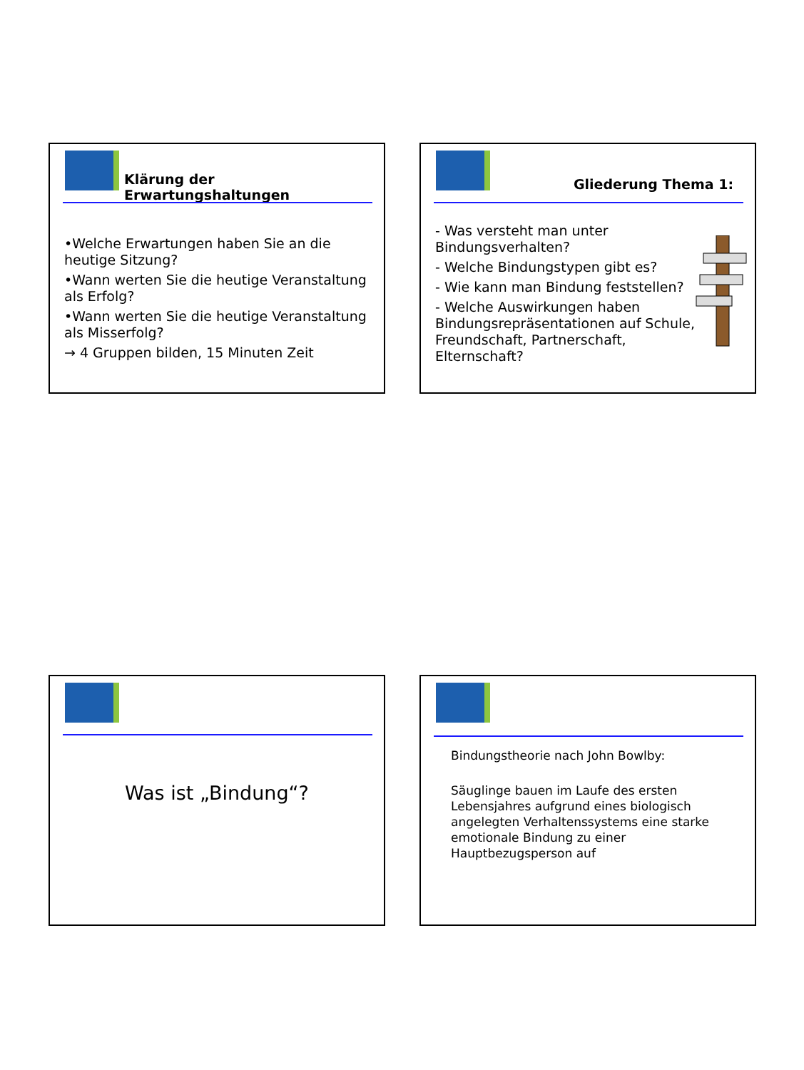Klärung der Erwartungshaltungen
•Welche Erwartungen haben Sie an die heutige Sitzung?
•Wann werten Sie die heutige Veranstaltung als Erfolg?
•Wann werten Sie die heutige Veranstaltung als Misserfolg?
→ 4 Gruppen bilden, 15 Minuten Zeit
Gliederung Thema 1:
- Was versteht man unter Bindungsverhalten?
- Welche Bindungstypen gibt es?
- Wie kann man Bindung feststellen?
- Welche Auswirkungen haben Bindungsrepräsentationen auf Schule, Freundschaft, Partnerschaft, Elternschaft?
Was ist „Bindung“?
Bindungstheorie nach John Bowlby:
Säuglinge bauen im Laufe des ersten Lebensjahres aufgrund eines biologisch angelegten Verhaltenssystems eine starke emotionale Bindung zu einer Hauptbezugsperson auf